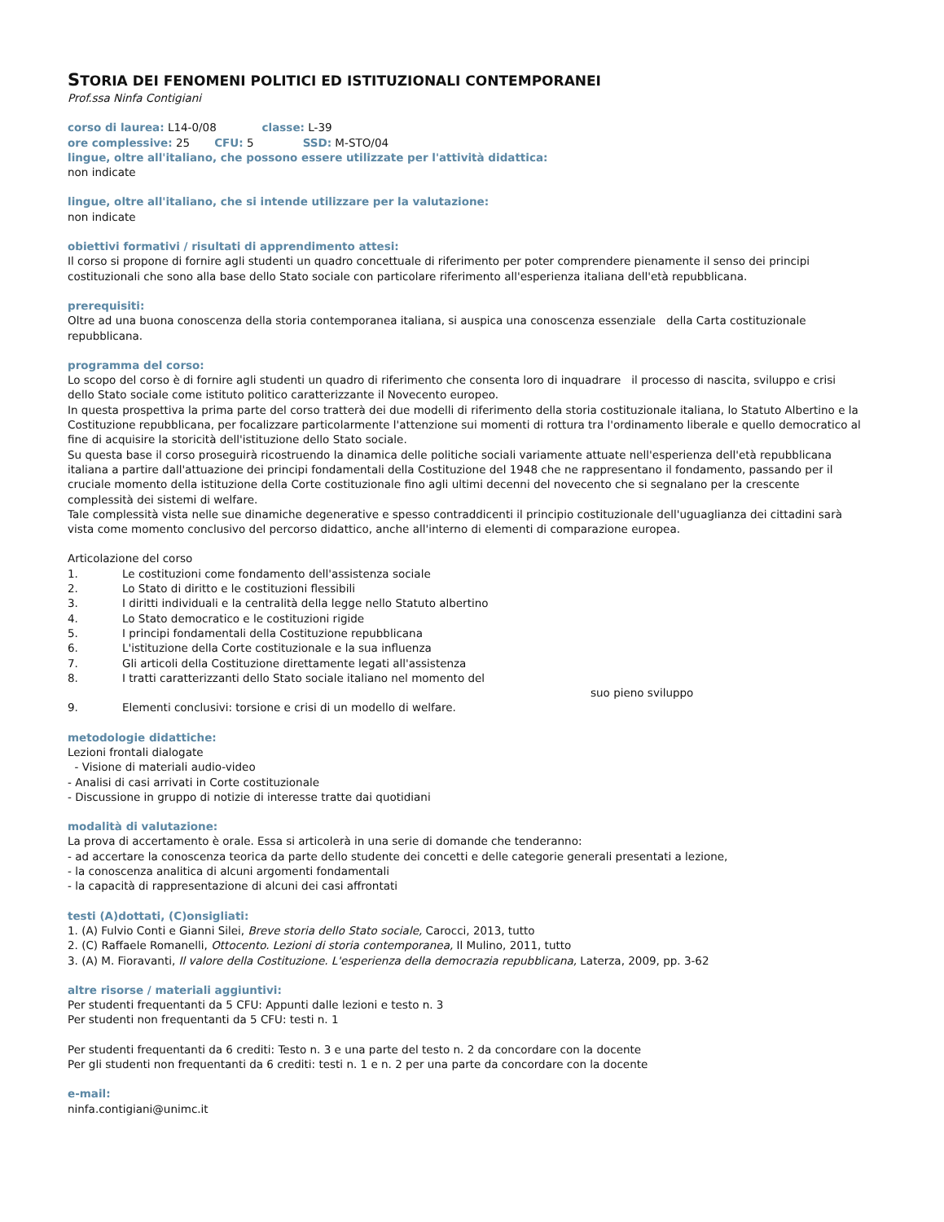STORIA DEI FENOMENI POLITICI ED ISTITUZIONALI CONTEMPORANEI
Prof.ssa Ninfa Contigiani
corso di laurea: L14-0/08 classe: L-39
ore complessive: 25 CFU: 5 SSD: M-STO/04
lingue, oltre all'italiano, che possono essere utilizzate per l'attività didattica:
non indicate
lingue, oltre all'italiano, che si intende utilizzare per la valutazione:
non indicate
obiettivi formativi / risultati di apprendimento attesi:
Il corso si propone di fornire agli studenti un quadro concettuale di riferimento per poter comprendere pienamente il senso dei principi costituzionali che sono alla base dello Stato sociale con particolare riferimento all'esperienza italiana dell'età repubblicana.
prerequisiti:
Oltre ad una buona conoscenza della storia contemporanea italiana, si auspica una conoscenza essenziale della Carta costituzionale repubblicana.
programma del corso:
Lo scopo del corso è di fornire agli studenti un quadro di riferimento che consenta loro di inquadrare il processo di nascita, sviluppo e crisi dello Stato sociale come istituto politico caratterizzante il Novecento europeo.
In questa prospettiva la prima parte del corso tratterà dei due modelli di riferimento della storia costituzionale italiana, lo Statuto Albertino e la Costituzione repubblicana, per focalizzare particolarmente l'attenzione sui momenti di rottura tra l'ordinamento liberale e quello democratico al fine di acquisire la storicità dell'istituzione dello Stato sociale.
Su questa base il corso proseguirà ricostruendo la dinamica delle politiche sociali variamente attuate nell'esperienza dell'età repubblicana italiana a partire dall'attuazione dei principi fondamentali della Costituzione del 1948 che ne rappresentano il fondamento, passando per il cruciale momento della istituzione della Corte costituzionale fino agli ultimi decenni del novecento che si segnalano per la crescente complessità dei sistemi di welfare.
Tale complessità vista nelle sue dinamiche degenerative e spesso contraddicenti il principio costituzionale dell'uguaglianza dei cittadini sarà vista come momento conclusivo del percorso didattico, anche all'interno di elementi di comparazione europea.
Articolazione del corso
1. Le costituzioni come fondamento dell'assistenza sociale
2. Lo Stato di diritto e le costituzioni flessibili
3. I diritti individuali e la centralità della legge nello Statuto albertino
4. Lo Stato democratico e le costituzioni rigide
5. I principi fondamentali della Costituzione repubblicana
6. L'istituzione della Corte costituzionale e la sua influenza
7. Gli articoli della Costituzione direttamente legati all'assistenza
8. I tratti caratterizzanti dello Stato sociale italiano nel momento del
suo pieno sviluppo
9. Elementi conclusivi: torsione e crisi di un modello di welfare.
metodologie didattiche:
Lezioni frontali dialogate
- Visione di materiali audio-video
- Analisi di casi arrivati in Corte costituzionale
- Discussione in gruppo di notizie di interesse tratte dai quotidiani
modalità di valutazione:
La prova di accertamento è orale. Essa si articolerà in una serie di domande che tenderanno:
- ad accertare la conoscenza teorica da parte dello studente dei concetti e delle categorie generali presentati a lezione,
- la conoscenza analitica di alcuni argomenti fondamentali
- la capacità di rappresentazione di alcuni dei casi affrontati
testi (A)dottati, (C)onsigliati:
1. (A) Fulvio Conti e Gianni Silei, Breve storia dello Stato sociale, Carocci, 2013, tutto
2. (C) Raffaele Romanelli, Ottocento. Lezioni di storia contemporanea, Il Mulino, 2011, tutto
3. (A) M. Fioravanti, Il valore della Costituzione. L'esperienza della democrazia repubblicana, Laterza, 2009, pp. 3-62
altre risorse / materiali aggiuntivi:
Per studenti frequentanti da 5 CFU: Appunti dalle lezioni e testo n. 3
Per studenti non frequentanti da 5 CFU: testi n. 1
Per studenti frequentanti da 6 crediti: Testo n. 3 e una parte del testo n. 2 da concordare con la docente
Per gli studenti non frequentanti da 6 crediti: testi n. 1 e n. 2 per una parte da concordare con la docente
e-mail:
ninfa.contigiani@unimc.it